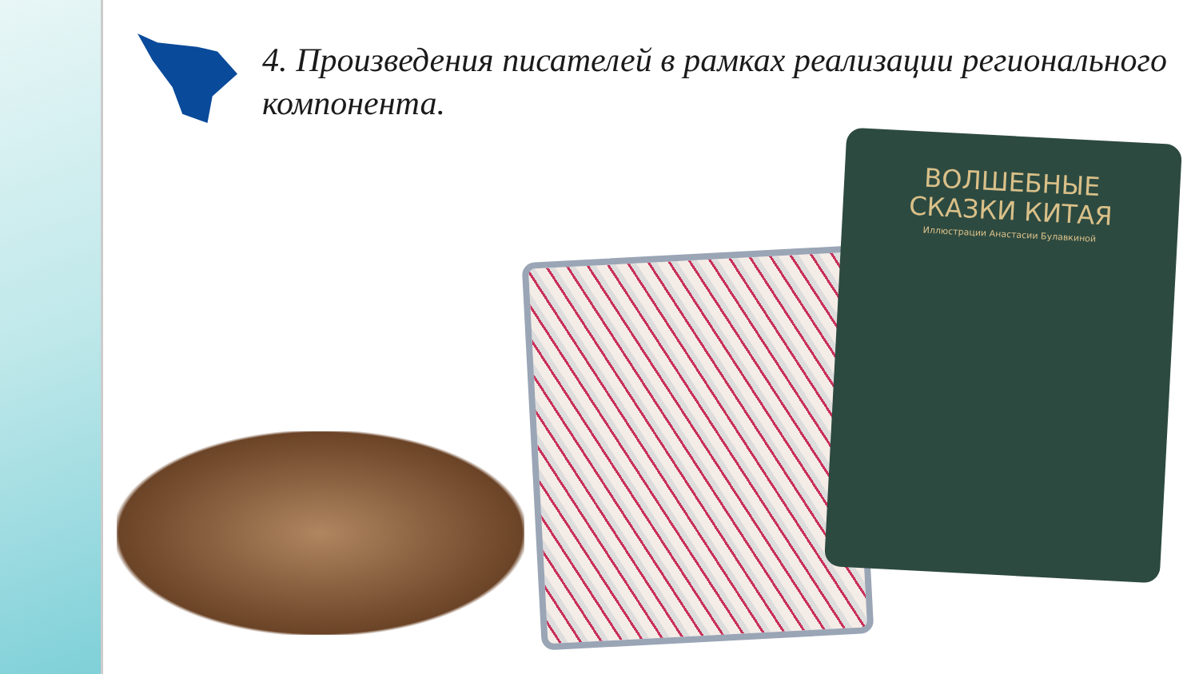4. Произведения писателей в рамках реализации регионального компонента.
ВОЛШЕБНЫЕ
СКАЗКИ КИТАЯ
Иллюстрации Анастасии Булавкиной